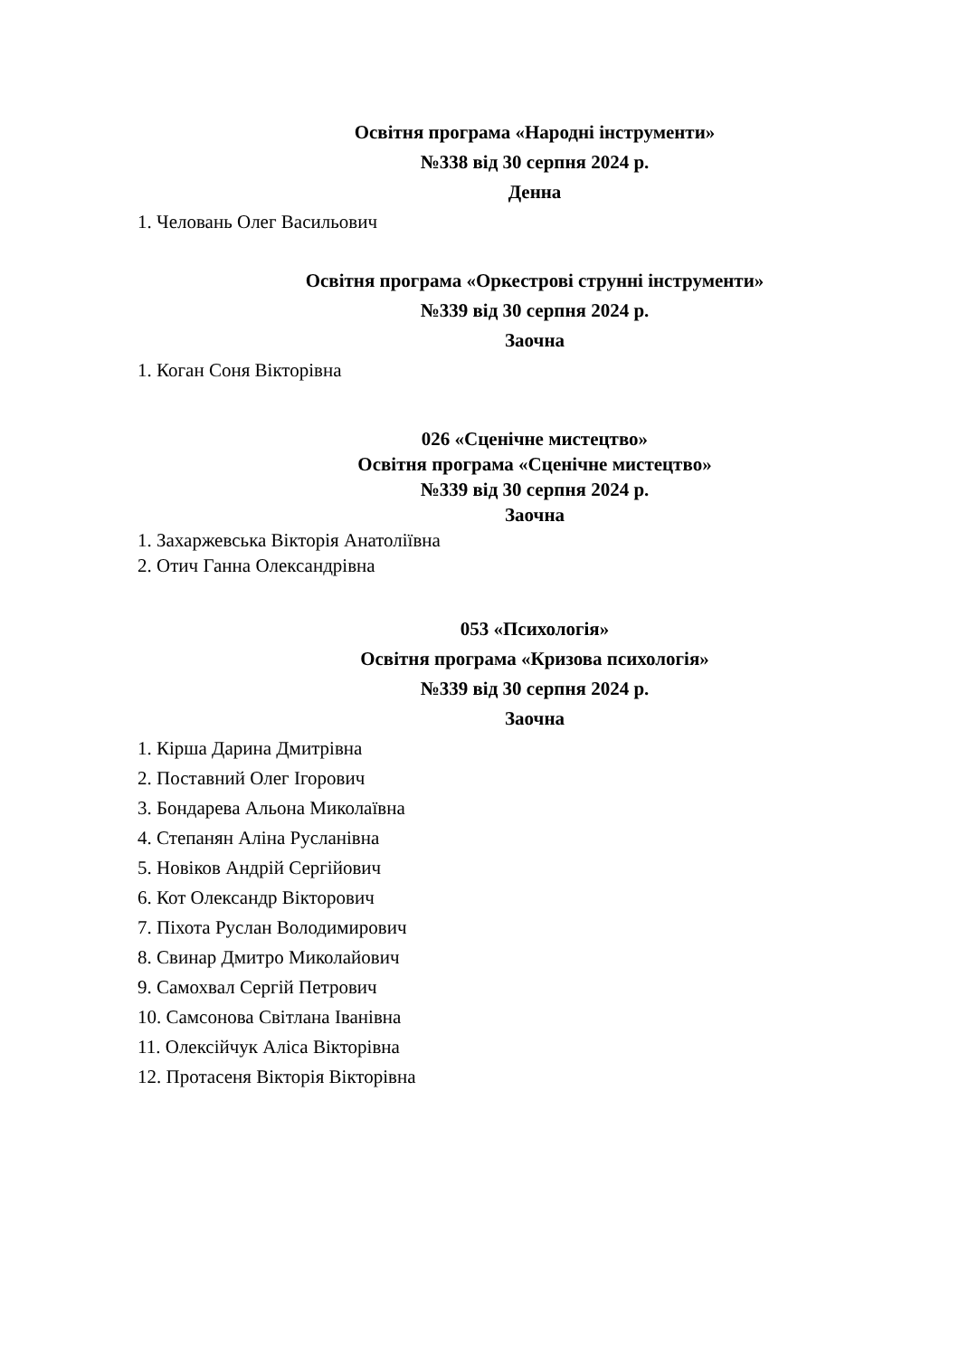Освітня програма «Народні інструменти»
№338 від 30 серпня 2024 р.
Денна
1. Чeловань Олег Васильович
Освітня програма «Оркестрові струнні інструменти»
№339 від 30 серпня 2024 р.
Заочна
1. Коган Соня Вікторівна
026 «Сценічне мистецтво»
Освітня програма «Сценічне мистецтво»
№339 від 30 серпня 2024 р.
Заочна
1. Захаржевська Вікторія Анатоліївна
2. Отич Ганна Олександрівна
053 «Психологія»
Освітня програма «Кризова психологія»
№339 від 30 серпня 2024 р.
Заочна
1. Кірша Дарина Дмитрівна
2. Поставний Олег Ігорович
3. Бондарева Альона Миколаївна
4. Степанян Аліна Русланівна
5. Новіков Андрій Сергійович
6. Кот Олександр Вікторович
7. Піхота Руслан Володимирович
8. Свинар Дмитро Миколайович
9. Самохвал Сергій Петрович
10. Самсонова Світлана Іванівна
11. Олексійчук Аліса Вікторівна
12. Протасеня Вікторія Вікторівна